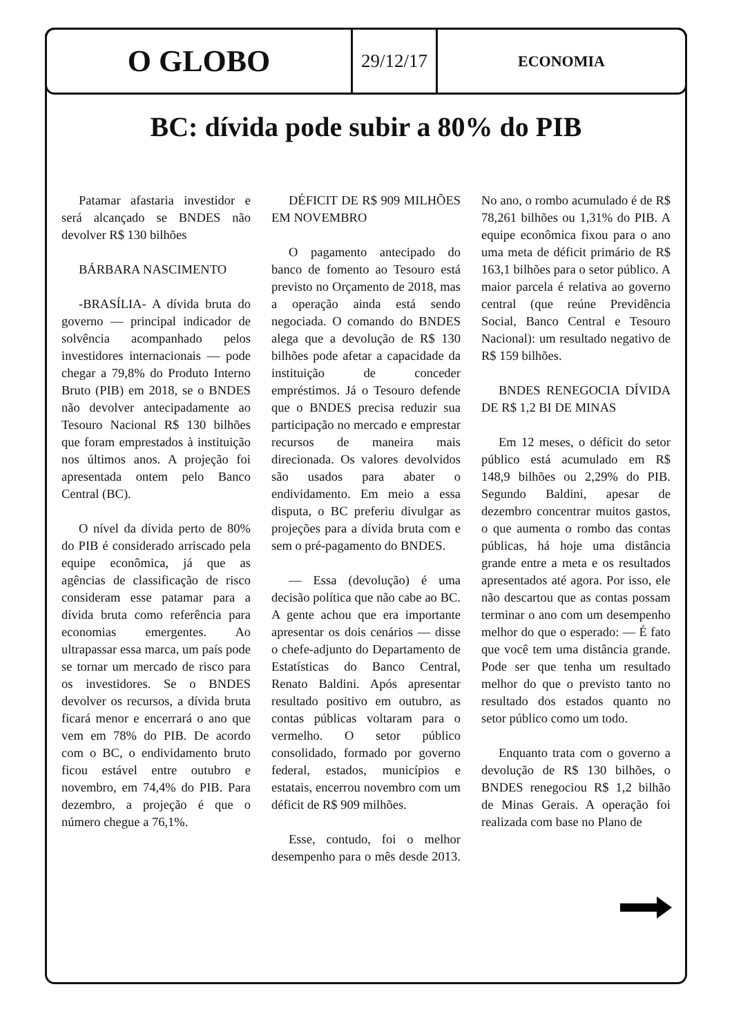O GLOBO
29/12/17
ECONOMIA
BC: dívida pode subir a 80% do PIB
Patamar afastaria investidor e será alcançado se BNDES não devolver R$ 130 bilhões
BÁRBARA NASCIMENTO
-BRASÍLIA- A dívida bruta do governo — principal indicador de solvência acompanhado pelos investidores internacionais — pode chegar a 79,8% do Produto Interno Bruto (PIB) em 2018, se o BNDES não devolver antecipadamente ao Tesouro Nacional R$ 130 bilhões que foram emprestados à instituição nos últimos anos. A projeção foi apresentada ontem pelo Banco Central (BC).
O nível da dívida perto de 80% do PIB é considerado arriscado pela equipe econômica, já que as agências de classificação de risco consideram esse patamar para a dívida bruta como referência para economias emergentes. Ao ultrapassar essa marca, um país pode se tornar um mercado de risco para os investidores. Se o BNDES devolver os recursos, a dívida bruta ficará menor e encerrará o ano que vem em 78% do PIB. De acordo com o BC, o endividamento bruto ficou estável entre outubro e novembro, em 74,4% do PIB. Para dezembro, a projeção é que o número chegue a 76,1%.
DÉFICIT DE R$ 909 MILHÕES EM NOVEMBRO
O pagamento antecipado do banco de fomento ao Tesouro está previsto no Orçamento de 2018, mas a operação ainda está sendo negociada. O comando do BNDES alega que a devolução de R$ 130 bilhões pode afetar a capacidade da instituição de conceder empréstimos. Já o Tesouro defende que o BNDES precisa reduzir sua participação no mercado e emprestar recursos de maneira mais direcionada. Os valores devolvidos são usados para abater o endividamento. Em meio a essa disputa, o BC preferiu divulgar as projeções para a dívida bruta com e sem o pré-pagamento do BNDES.
— Essa (devolução) é uma decisão política que não cabe ao BC. A gente achou que era importante apresentar os dois cenários — disse o chefe-adjunto do Departamento de Estatísticas do Banco Central, Renato Baldini. Após apresentar resultado positivo em outubro, as contas públicas voltaram para o vermelho. O setor público consolidado, formado por governo federal, estados, municípios e estatais, encerrou novembro com um déficit de R$ 909 milhões.
Esse, contudo, foi o melhor desempenho para o mês desde 2013. No ano, o rombo acumulado é de R$ 78,261 bilhões ou 1,31% do PIB. A equipe econômica fixou para o ano uma meta de déficit primário de R$ 163,1 bilhões para o setor público. A maior parcela é relativa ao governo central (que reúne Previdência Social, Banco Central e Tesouro Nacional): um resultado negativo de R$ 159 bilhões.
BNDES RENEGOCIA DÍVIDA DE R$ 1,2 BI DE MINAS
Em 12 meses, o déficit do setor público está acumulado em R$ 148,9 bilhões ou 2,29% do PIB. Segundo Baldini, apesar de dezembro concentrar muitos gastos, o que aumenta o rombo das contas públicas, há hoje uma distância grande entre a meta e os resultados apresentados até agora. Por isso, ele não descartou que as contas possam terminar o ano com um desempenho melhor do que o esperado: — É fato que você tem uma distância grande. Pode ser que tenha um resultado melhor do que o previsto tanto no resultado dos estados quanto no setor público como um todo.
Enquanto trata com o governo a devolução de R$ 130 bilhões, o BNDES renegociou R$ 1,2 bilhão de Minas Gerais. A operação foi realizada com base no Plano de